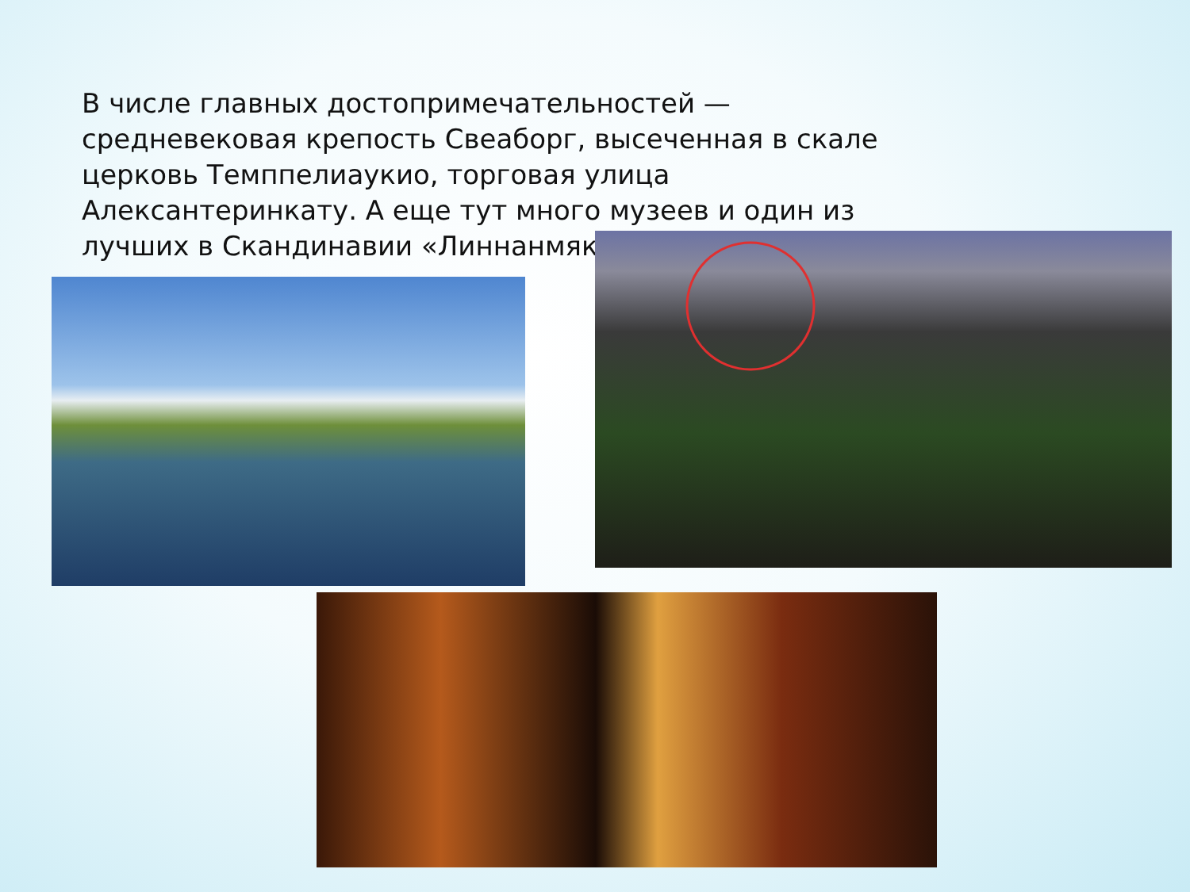В числе главных достопримечательностей — средневековая крепость Свеаборг, высеченная в скале церковь Темппелиаукио, торговая улица Алексантеринкату. А еще тут много музеев и один из лучших в Скандинавии «Линнанмяки».